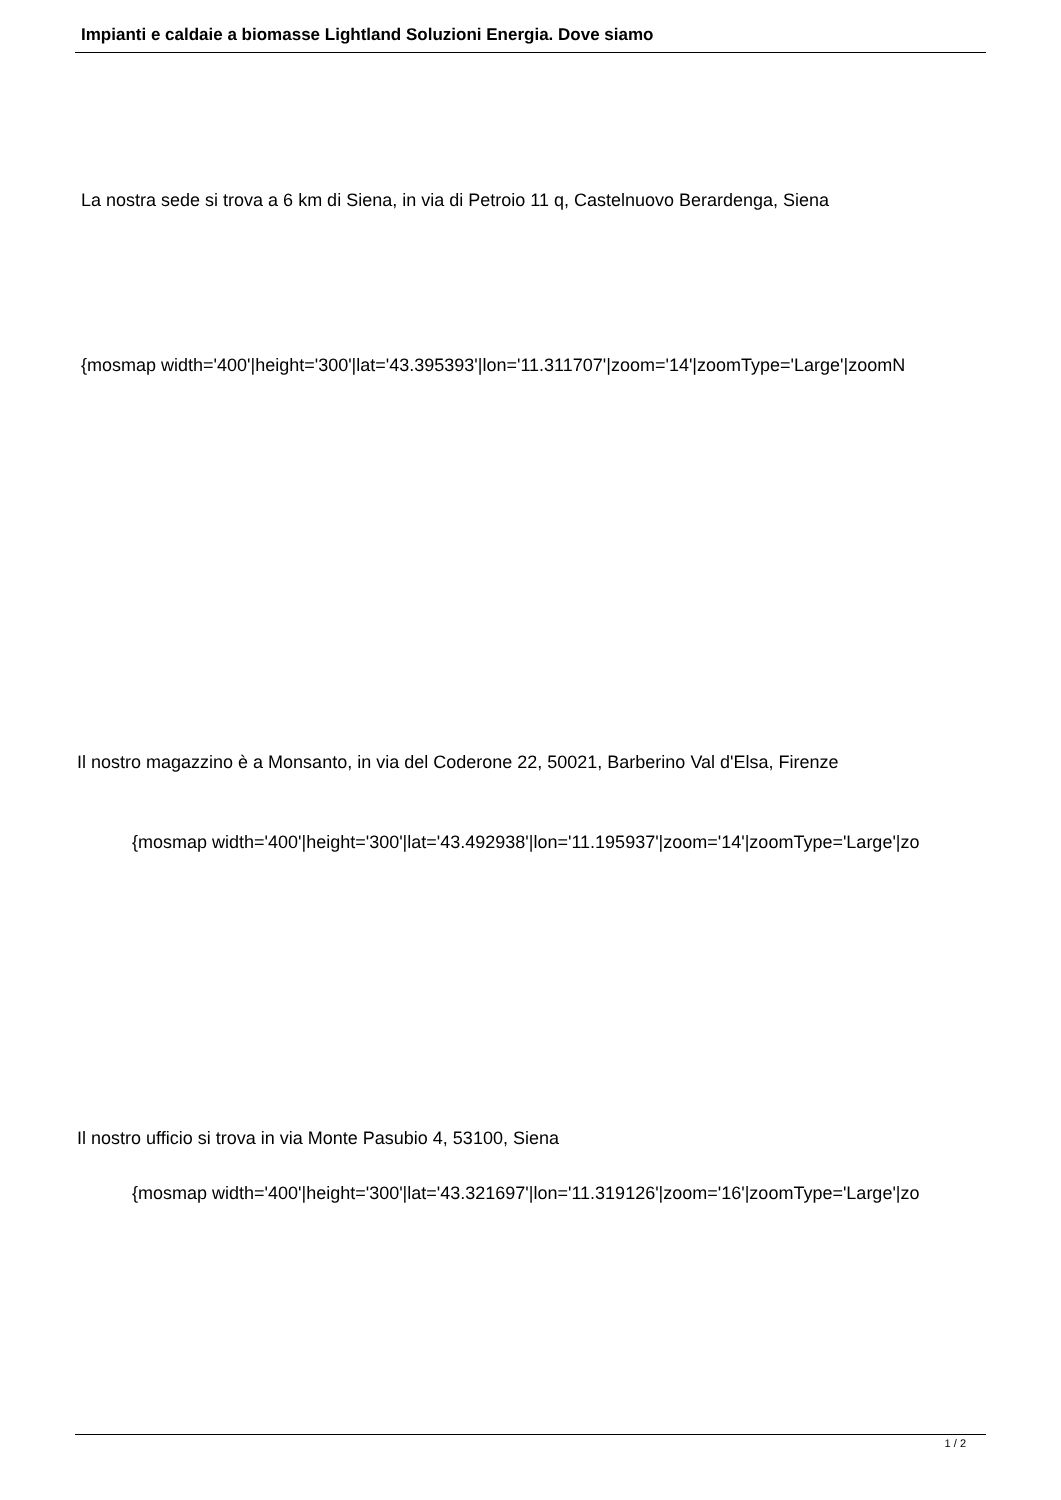Impianti e caldaie a biomasse Lightland Soluzioni Energia. Dove siamo
La nostra sede si trova a 6 km di Siena, in via di Petroio 11 q, Castelnuovo Berardenga, Siena
{mosmap width='400'|height='300'|lat='43.395393'|lon='11.311707'|zoom='14'|zoomType='Large'|zoomN
Il nostro magazzino è a Monsanto, in via del Coderone 22, 50021, Barberino Val d'Elsa, Firenze
{mosmap width='400'|height='300'|lat='43.492938'|lon='11.195937'|zoom='14'|zoomType='Large'|zo
Il nostro ufficio si trova in via Monte Pasubio 4, 53100, Siena
{mosmap width='400'|height='300'|lat='43.321697'|lon='11.319126'|zoom='16'|zoomType='Large'|zo
1 / 2